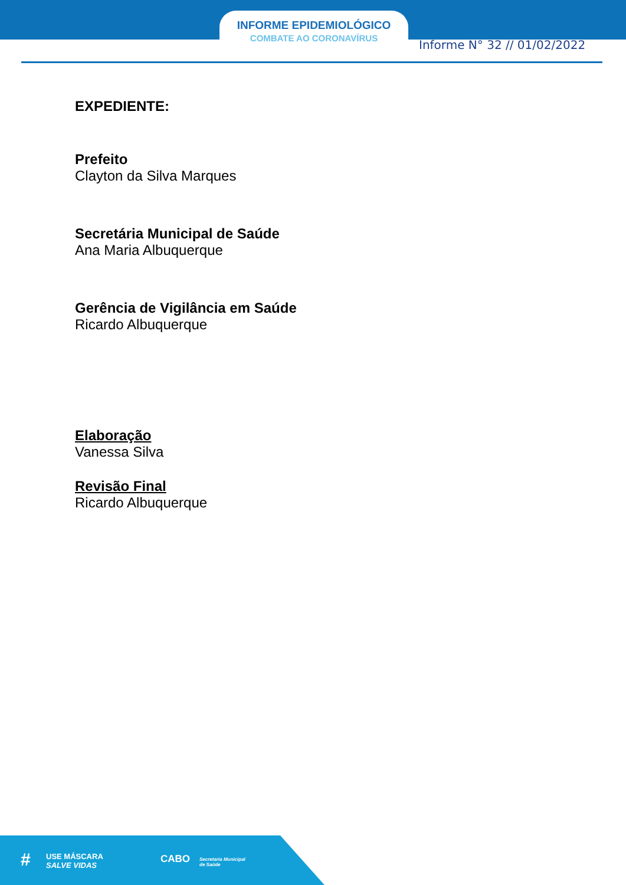INFORME EPIDEMIOLÓGICO
COMBATE AO CORONAVÍRUS Informe N° 32 // 01/02/2022
EXPEDIENTE:
Prefeito
Clayton da Silva Marques
Secretária Municipal de Saúde
Ana Maria Albuquerque
Gerência de Vigilância em Saúde
Ricardo Albuquerque
Elaboração
Vanessa Silva
Revisão Final
Ricardo Albuquerque
# USE MÁSCARA
SALVE VIDAS
CABO Secretaria Municipal
de Saúde